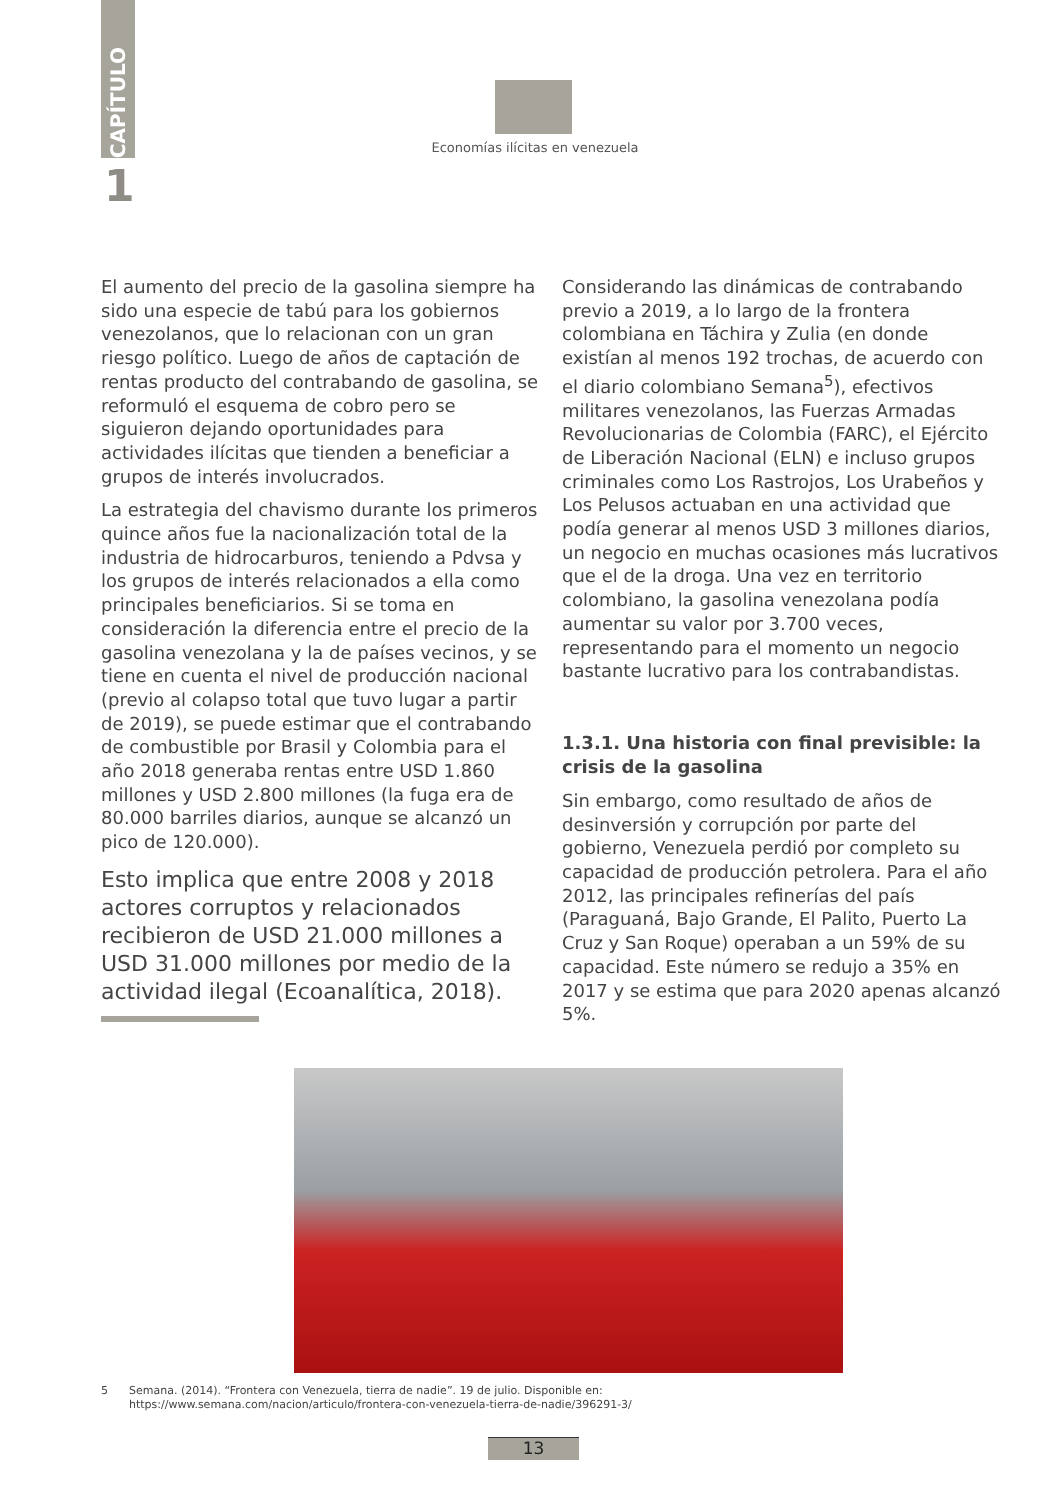CAPÍTULO
1
Economías ilícitas en venezuela
El aumento del precio de la gasolina siempre ha sido una especie de tabú para los gobiernos venezolanos, que lo relacionan con un gran riesgo político. Luego de años de captación de rentas producto del contrabando de gasolina, se reformuló el esquema de cobro pero se siguieron dejando oportunidades para actividades ilícitas que tienden a beneficiar a grupos de interés involucrados.
La estrategia del chavismo durante los primeros quince años fue la nacionalización total de la industria de hidrocarburos, teniendo a Pdvsa y los grupos de interés relacionados a ella como principales beneficiarios. Si se toma en consideración la diferencia entre el precio de la gasolina venezolana y la de países vecinos, y se tiene en cuenta el nivel de producción nacional (previo al colapso total que tuvo lugar a partir de 2019), se puede estimar que el contrabando de combustible por Brasil y Colombia para el año 2018 generaba rentas entre USD 1.860 millones y USD 2.800 millones (la fuga era de 80.000 barriles diarios, aunque se alcanzó un pico de 120.000).
Esto implica que entre 2008 y 2018 actores corruptos y relacionados recibieron de USD 21.000 millones a USD 31.000 millones por medio de la actividad ilegal (Ecoanalítica, 2018).
Considerando las dinámicas de contrabando previo a 2019, a lo largo de la frontera colombiana en Táchira y Zulia (en donde existían al menos 192 trochas, de acuerdo con el diario colombiano Semana<sup>5</sup>), efectivos militares venezolanos, las Fuerzas Armadas Revolucionarias de Colombia (FARC), el Ejército de Liberación Nacional (ELN) e incluso grupos criminales como Los Rastrojos, Los Urabeños y Los Pelusos actuaban en una actividad que podía generar al menos USD 3 millones diarios, un negocio en muchas ocasiones más lucrativos que el de la droga. Una vez en territorio colombiano, la gasolina venezolana podía aumentar su valor por 3.700 veces, representando para el momento un negocio bastante lucrativo para los contrabandistas.
1.3.1. Una historia con final previsible: la crisis de la gasolina
Sin embargo, como resultado de años de desinversión y corrupción por parte del gobierno, Venezuela perdió por completo su capacidad de producción petrolera. Para el año 2012, las principales refinerías del país (Paraguaná, Bajo Grande, El Palito, Puerto La Cruz y San Roque) operaban a un 59% de su capacidad. Este número se redujo a 35% en 2017 y se estima que para 2020 apenas alcanzó 5%.
5 Semana. (2014). “Frontera con Venezuela, tierra de nadie”. 19 de julio. Disponible en:
https://www.semana.com/nacion/articulo/frontera-con-venezuela-tierra-de-nadie/396291-3/
13